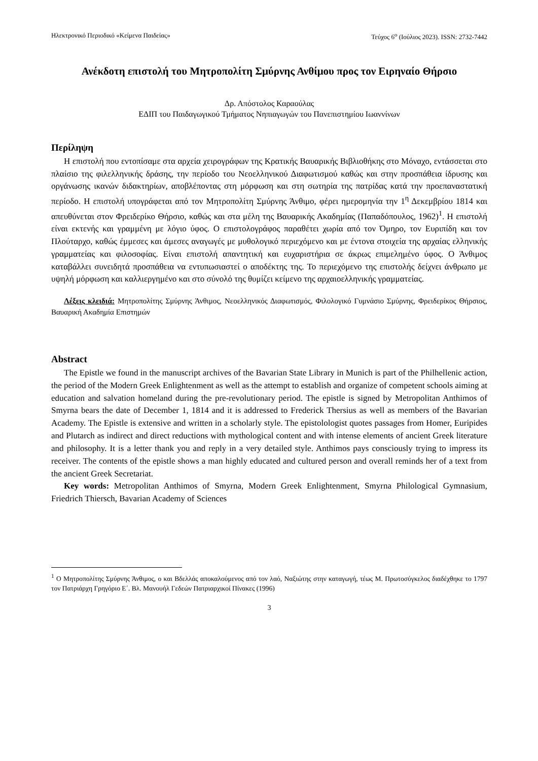Ηλεκτρονικό Περιοδικό «Κείμενα Παιδείας» Τεύχος 6<sup>ο</sup> (Ιούλιος 2023). ISSN: 2732-7442
Ανέκδοτη επιστολή του Μητροπολίτη Σμύρνης Ανθίμου προς τον Ειρηναίο Θήρσιο
Δρ. Απόστολος Καραούλας
ΕΔΙΠ του Παιδαγωγικού Τμήματος Νηπιαγωγών του Πανεπιστημίου Ιωαννίνων
Περίληψη
Η επιστολή που εντοπίσαμε στα αρχεία χειρογράφων της Κρατικής Βαυαρικής Βιβλιοθήκης στο Μόναχο, εντάσσεται στο πλαίσιο της φιλελληνικής δράσης, την περίοδο του Νεοελληνικού Διαφωτισμού καθώς και στην προσπάθεια ίδρυσης και οργάνωσης ικανών διδακτηρίων, αποβλέποντας στη μόρφωση και στη σωτηρία της πατρίδας κατά την προεπαναστατική περίοδο. Η επιστολή υπογράφεται από τον Μητροπολίτη Σμύρνης Άνθιμο, φέρει ημερομηνία την 1<sup>η</sup> Δεκεμβρίου 1814 και απευθύνεται στον Φρειδερίκο Θήρσιο, καθώς και στα μέλη της Βαυαρικής Ακαδημίας (Παπαδόπουλος, 1962)<sup>1</sup>. Η επιστολή είναι εκτενής και γραμμένη με λόγιο ύφος. Ο επιστολογράφος παραθέτει χωρία από τον Όμηρο, τον Ευριπίδη και τον Πλούταρχο, καθώς έμμεσες και άμεσες αναγωγές με μυθολογικό περιεχόμενο και με έντονα στοιχεία της αρχαίας ελληνικής γραμματείας και φιλοσοφίας. Είναι επιστολή απαντητική και ευχαριστήρια σε άκρως επιμελημένο ύφος. Ο Άνθιμος καταβάλλει συνειδητά προσπάθεια να εντυπωσιαστεί ο αποδέκτης της. Το περιεχόμενο της επιστολής δείχνει άνθρωπο με υψηλή μόρφωση και καλλιεργημένο και στο σύνολό της θυμίζει κείμενο της αρχαιοελληνικής γραμματείας.
Λέξεις κλειδιά: Μητροπολίτης Σμύρνης Άνθιμος, Νεοελληνικός Διαφωτισμός, Φιλολογικό Γυμνάσιο Σμύρνης, Φρειδερίκος Θήρσιος, Βαυαρική Ακαδημία Επιστημών
Abstract
The Epistle we found in the manuscript archives of the Bavarian State Library in Munich is part of the Philhellenic action, the period of the Modern Greek Enlightenment as well as the attempt to establish and organize of competent schools aiming at education and salvation homeland during the pre-revolutionary period. The epistle is signed by Metropolitan Anthimos of Smyrna bears the date of December 1, 1814 and it is addressed to Frederick Thersius as well as members of the Bavarian Academy. The Epistle is extensive and written in a scholarly style. The epistolologist quotes passages from Homer, Euripides and Plutarch as indirect and direct reductions with mythological content and with intense elements of ancient Greek literature and philosophy. It is a letter thank you and reply in a very detailed style. Anthimos pays consciously trying to impress its receiver. The contents of the epistle shows a man highly educated and cultured person and overall reminds her of a text from the ancient Greek Secretariat.
Key words: Metropolitan Anthimos of Smyrna, Modern Greek Enlightenment, Smyrna Philological Gymnasium, Friedrich Thiersch, Bavarian Academy of Sciences
<sup>1</sup> Ο Μητροπολίτης Σμύρνης Άνθιμος, ο και Βδελλάς αποκαλούμενος από τον λαό, Ναξιώτης στην καταγωγή, τέως Μ. Πρωτοσύγκελος διαδέχθηκε το 1797 τον Πατριάρχη Γρηγόριο Ε΄. Βλ. Μανουήλ Γεδεών Πατριαρχικοί Πίνακες (1996)
3